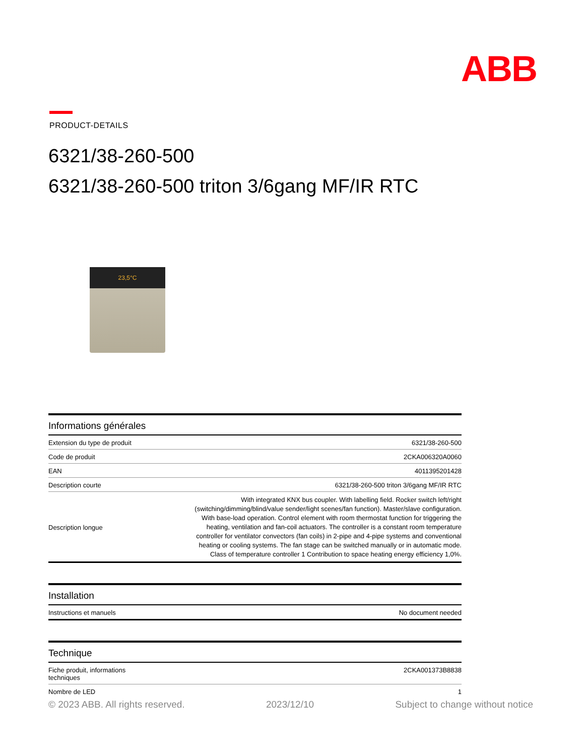ABB
PRODUCT-DETAILS
6321/38-260-500
6321/38-260-500 triton 3/6gang MF/IR RTC
23,5°C
| Informations générales | |
| --- | --- |
| Extension du type de produit | 6321/38-260-500 |
| Code de produit | 2CKA006320A0060 |
| EAN | 4011395201428 |
| Description courte | 6321/38-260-500 triton 3/6gang MF/IR RTC |
| Description longue | With integrated KNX bus coupler. With labelling field. Rocker switch left/right (switching/dimming/blind/value sender/light scenes/fan function). Master/slave configuration. With base-load operation. Control element with room thermostat function for triggering the heating, ventilation and fan-coil actuators. The controller is a constant room temperature controller for ventilator convectors (fan coils) in 2-pipe and 4-pipe systems and conventional heating or cooling systems. The fan stage can be switched manually or in automatic mode. Class of temperature controller 1 Contribution to space heating energy efficiency 1,0%. |
| Installation | |
| --- | --- |
| Instructions et manuels | No document needed |
| Technique | |
| --- | --- |
| Fiche produit, informations techniques | 2CKA001373B8838 |
| Nombre de LED | 1 |
© 2023 ABB. All rights reserved. 2023/12/10 Subject to change without notice